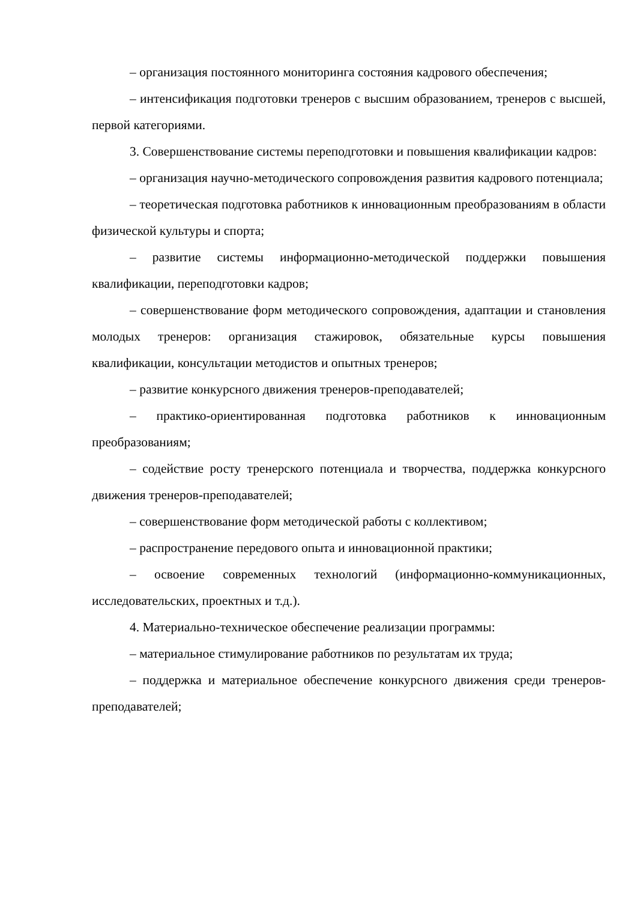– организация постоянного мониторинга состояния кадрового обеспечения;
– интенсификация подготовки тренеров с высшим образованием, тренеров с высшей, первой категориями.
3. Совершенствование системы переподготовки и повышения квалификации кадров:
– организация научно-методического сопровождения развития кадрового потенциала;
– теоретическая подготовка работников к инновационным преобразованиям в области физической культуры и спорта;
– развитие системы информационно-методической поддержки повышения квалификации, переподготовки кадров;
– совершенствование форм методического сопровождения, адаптации и становления молодых тренеров: организация стажировок, обязательные курсы повышения квалификации, консультации методистов и опытных тренеров;
– развитие конкурсного движения тренеров-преподавателей;
– практико-ориентированная подготовка работников к инновационным преобразованиям;
– содействие росту тренерского потенциала и творчества, поддержка конкурсного движения тренеров-преподавателей;
– совершенствование форм методической работы с коллективом;
– распространение передового опыта и инновационной практики;
– освоение современных технологий (информационно-коммуникационных, исследовательских, проектных и т.д.).
4. Материально-техническое обеспечение реализации программы:
– материальное стимулирование работников по результатам их труда;
– поддержка и материальное обеспечение конкурсного движения среди тренеров-преподавателей;